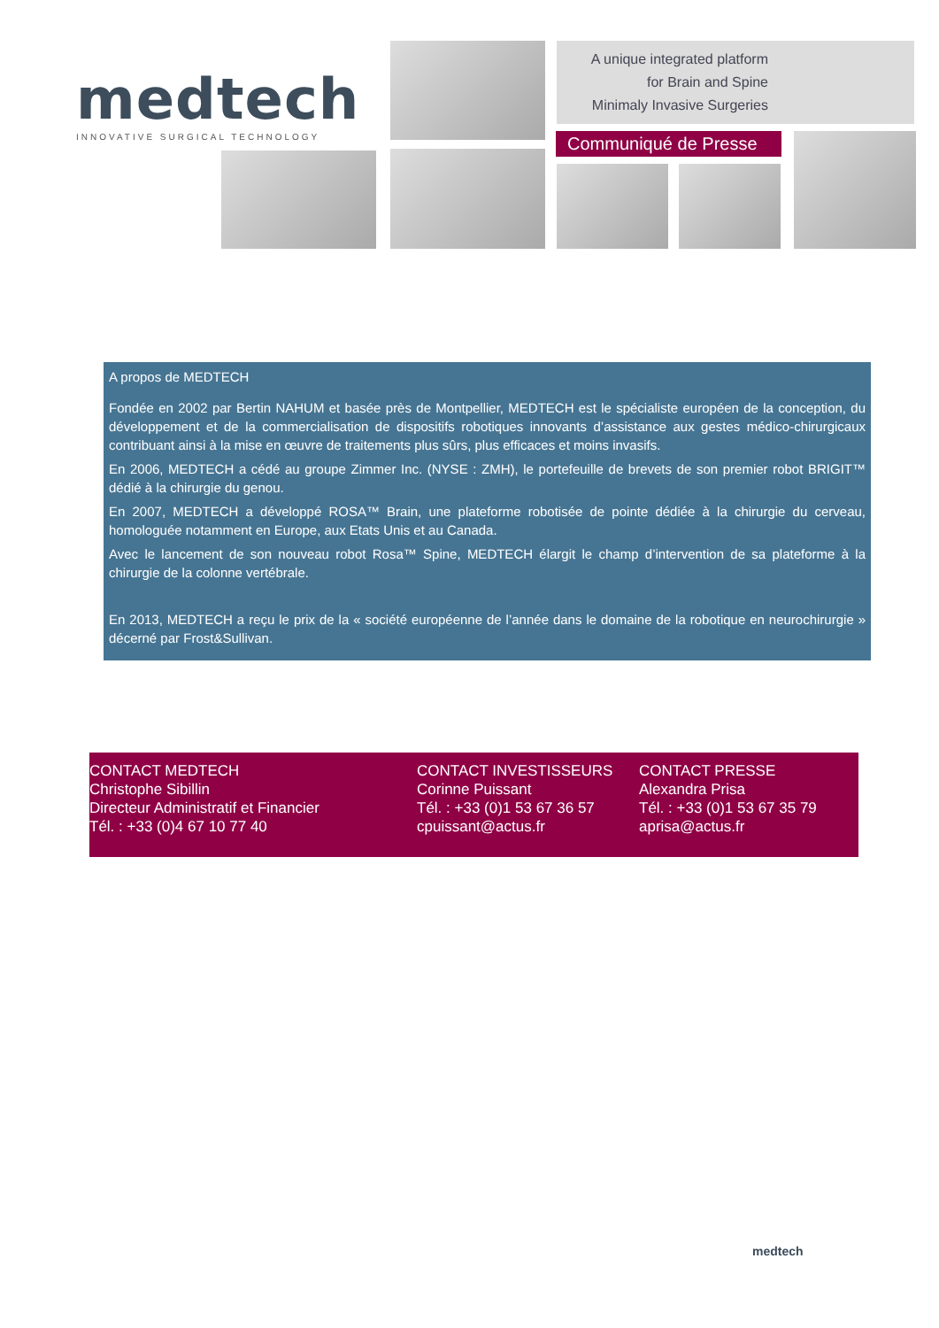medtech
INNOVATIVE SURGICAL TECHNOLOGY
A unique integrated platform
for Brain and Spine
Minimaly Invasive Surgeries
Communiqué de Presse
A propos de MEDTECH
Fondée en 2002 par Bertin NAHUM et basée près de Montpellier, MEDTECH est le spécialiste européen de la conception, du développement et de la commercialisation de dispositifs robotiques innovants d’assistance aux gestes médico-chirurgicaux contribuant ainsi à la mise en œuvre de traitements plus sûrs, plus efficaces et moins invasifs.
En 2006, MEDTECH a cédé au groupe Zimmer Inc. (NYSE : ZMH), le portefeuille de brevets de son premier robot BRIGIT™ dédié à la chirurgie du genou.
En 2007, MEDTECH a développé ROSA™ Brain, une plateforme robotisée de pointe dédiée à la chirurgie du cerveau, homologuée notamment en Europe, aux Etats Unis et au Canada.
Avec le lancement de son nouveau robot Rosa™ Spine, MEDTECH élargit le champ d’intervention de sa plateforme à la chirurgie de la colonne vertébrale.
En 2013, MEDTECH a reçu le prix de la « société européenne de l’année dans le domaine de la robotique en neurochirurgie » décerné par Frost&Sullivan.
CONTACT MEDTECH
Christophe Sibillin
Directeur Administratif et Financier
Tél. : +33 (0)4 67 10 77 40
CONTACT INVESTISSEURS
Corinne Puissant
Tél. : +33 (0)1 53 67 36 57
cpuissant@actus.fr
CONTACT PRESSE
Alexandra Prisa
Tél. : +33 (0)1 53 67 35 79
aprisa@actus.fr
medtech